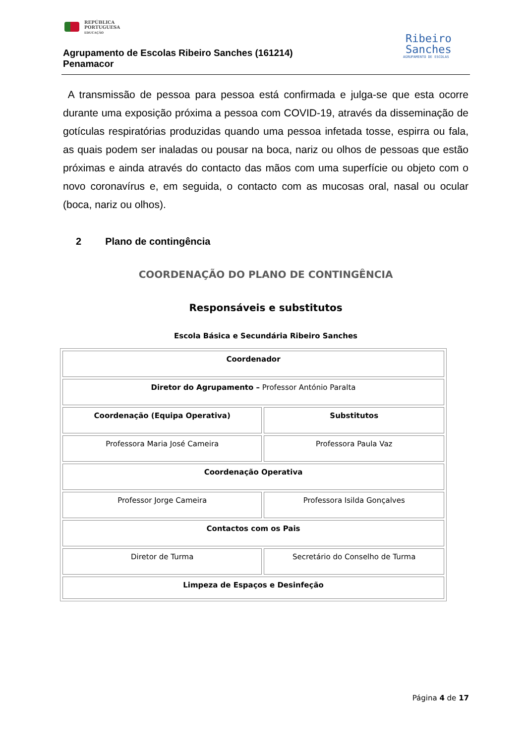REPÚBLICA
PORTUGUESA
EDUCAÇÃO
Agrupamento de Escolas Ribeiro Sanches (161214)
Penamacor
Ribeiro
Sanches
AGRUPAMENTO DE ESCOLAS
A transmissão de pessoa para pessoa está confirmada e julga-se que esta ocorre durante uma exposição próxima a pessoa com COVID-19, através da disseminação de gotículas respiratórias produzidas quando uma pessoa infetada tosse, espirra ou fala, as quais podem ser inaladas ou pousar na boca, nariz ou olhos de pessoas que estão próximas e ainda através do contacto das mãos com uma superfície ou objeto com o novo coronavírus e, em seguida, o contacto com as mucosas oral, nasal ou ocular (boca, nariz ou olhos).
2 Plano de contingência
COORDENAÇÃO DO PLANO DE CONTINGÊNCIA
Responsáveis e substitutos
Escola Básica e Secundária Ribeiro Sanches
| Coordenador | |
| Diretor do Agrupamento – Professor António Paralta | |
| Coordenação (Equipa Operativa) | Substitutos |
| Professora Maria José Cameira | Professora Paula Vaz |
| Coordenação Operativa | |
| Professor Jorge Cameira | Professora Isilda Gonçalves |
| Contactos com os Pais | |
| Diretor de Turma | Secretário do Conselho de Turma |
| Limpeza de Espaços e Desinfeção | |
Página 4 de 17